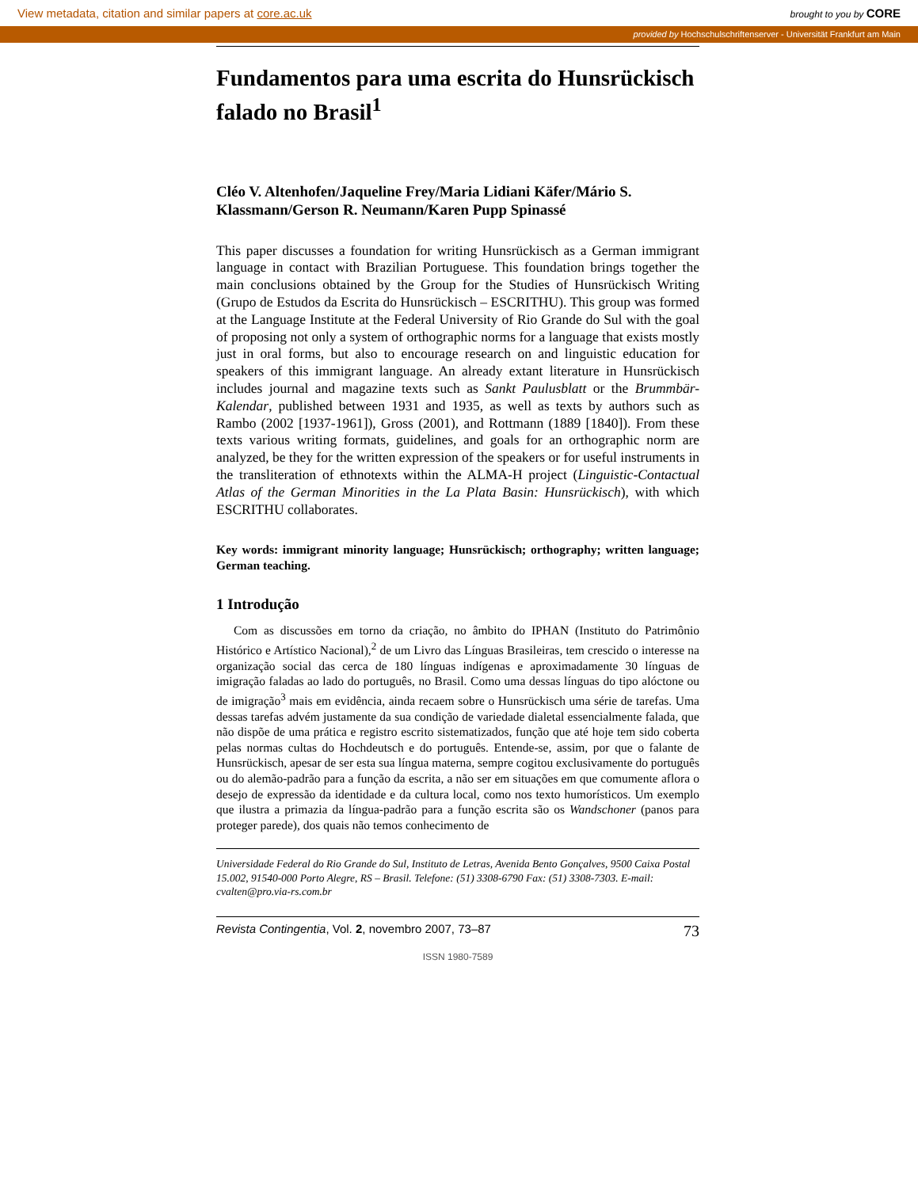View metadata, citation and similar papers at core.ac.uk brought to you by CORE
provided by Hochschulschriftenserver - Universität Frankfurt am Main
Fundamentos para uma escrita do Hunsrückisch falado no Brasil<sup>1</sup>
Cléo V. Altenhofen/Jaqueline Frey/Maria Lidiani Käfer/Mário S. Klassmann/Gerson R. Neumann/Karen Pupp Spinassé
This paper discusses a foundation for writing Hunsrückisch as a German immigrant language in contact with Brazilian Portuguese. This foundation brings together the main conclusions obtained by the Group for the Studies of Hunsrückisch Writing (Grupo de Estudos da Escrita do Hunsrückisch – ESCRITHU). This group was formed at the Language Institute at the Federal University of Rio Grande do Sul with the goal of proposing not only a system of orthographic norms for a language that exists mostly just in oral forms, but also to encourage research on and linguistic education for speakers of this immigrant language. An already extant literature in Hunsrückisch includes journal and magazine texts such as Sankt Paulusblatt or the Brummbär-Kalendar, published between 1931 and 1935, as well as texts by authors such as Rambo (2002 [1937-1961]), Gross (2001), and Rottmann (1889 [1840]). From these texts various writing formats, guidelines, and goals for an orthographic norm are analyzed, be they for the written expression of the speakers or for useful instruments in the transliteration of ethnotexts within the ALMA-H project (Linguistic-Contactual Atlas of the German Minorities in the La Plata Basin: Hunsrückisch), with which ESCRITHU collaborates.
Key words: immigrant minority language; Hunsrückisch; orthography; written language; German teaching.
1 Introdução
Com as discussões em torno da criação, no âmbito do IPHAN (Instituto do Patrimônio Histórico e Artístico Nacional),<sup>2</sup> de um Livro das Línguas Brasileiras, tem crescido o interesse na organização social das cerca de 180 línguas indígenas e aproximadamente 30 línguas de imigração faladas ao lado do português, no Brasil. Como uma dessas línguas do tipo alóctone ou de imigração<sup>3</sup> mais em evidência, ainda recaem sobre o Hunsrückisch uma série de tarefas. Uma dessas tarefas advém justamente da sua condição de variedade dialetal essencialmente falada, que não dispõe de uma prática e registro escrito sistematizados, função que até hoje tem sido coberta pelas normas cultas do Hochdeutsch e do português. Entende-se, assim, por que o falante de Hunsrückisch, apesar de ser esta sua língua materna, sempre cogitou exclusivamente do português ou do alemão-padrão para a função da escrita, a não ser em situações em que comumente aflora o desejo de expressão da identidade e da cultura local, como nos texto humorísticos. Um exemplo que ilustra a primazia da língua-padrão para a função escrita são os Wandschoner (panos para proteger parede), dos quais não temos conhecimento de
Universidade Federal do Rio Grande do Sul, Instituto de Letras, Avenida Bento Gonçalves, 9500 Caixa Postal 15.002, 91540-000 Porto Alegre, RS – Brasil. Telefone: (51) 3308-6790 Fax: (51) 3308-7303. E-mail: cvalten@pro.via-rs.com.br
Revista Contingentia, Vol. 2, novembro 2007, 73–87 73
ISSN 1980-7589